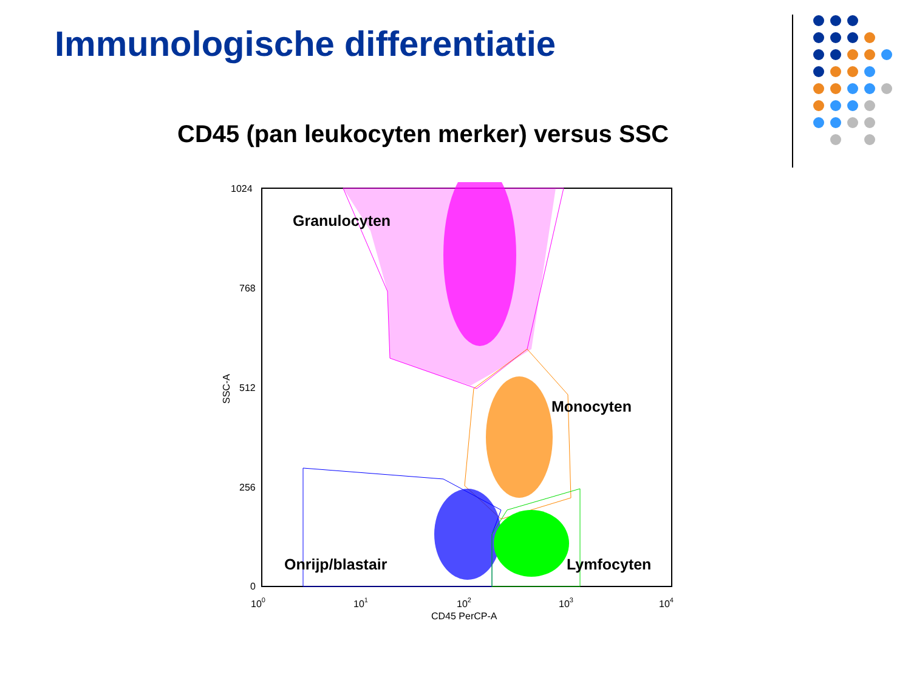Immunologische differentiatie
CD45 (pan leukocyten merker) versus SSC
Granulocyten
Monocyten
Onrijp/blastair
Lymfocyten
1024
768
512
256
0
100
101
102
103
104
CD45 PerCP-A
SSC-A